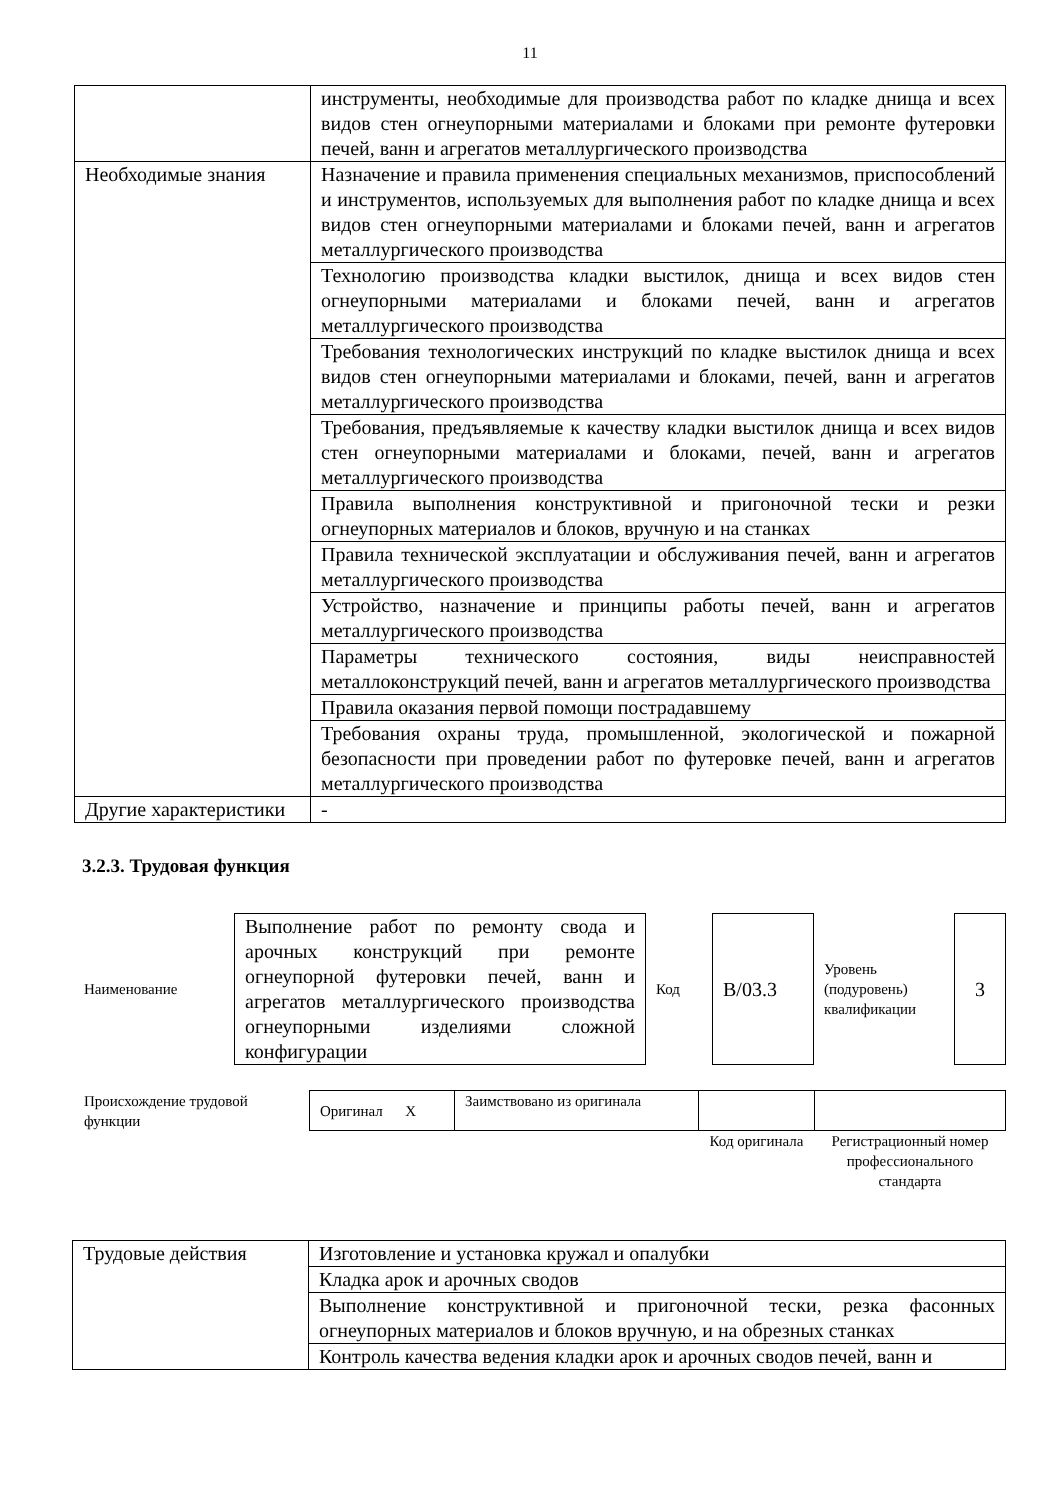11
| | инструменты, необходимые для производства работ по кладке днища и всех видов стен огнеупорными материалами и блоками при ремонте футеровки печей, ванн и агрегатов металлургического производства |
| Необходимые знания | Назначение и правила применения специальных механизмов, приспособлений и инструментов, используемых для выполнения работ по кладке днища и всех видов стен огнеупорными материалами и блоками печей, ванн и агрегатов металлургического производства |
| | Технологию производства кладки выстилок, днища и всех видов стен огнеупорными материалами и блоками печей, ванн и агрегатов металлургического производства |
| | Требования технологических инструкций по кладке выстилок днища и всех видов стен огнеупорными материалами и блоками, печей, ванн и агрегатов металлургического производства |
| | Требования, предъявляемые к качеству кладки выстилок днища и всех видов стен огнеупорными материалами и блоками, печей, ванн и агрегатов металлургического производства |
| | Правила выполнения конструктивной и пригоночной тески и резки огнеупорных материалов и блоков, вручную и на станках |
| | Правила технической эксплуатации и обслуживания печей, ванн и агрегатов металлургического производства |
| | Устройство, назначение и принципы работы печей, ванн и агрегатов металлургического производства |
| | Параметры технического состояния, виды неисправностей металлоконструкций печей, ванн и агрегатов металлургического производства |
| | Правила оказания первой помощи пострадавшему |
| | Требования охраны труда, промышленной, экологической и пожарной безопасности при проведении работ по футеровке печей, ванн и агрегатов металлургического производства |
| Другие характеристики | - |
3.2.3. Трудовая функция
| Наименование | Выполнение работ по ремонту свода и арочных конструкций при ремонте огнеупорной футеровки печей, ванн и агрегатов металлургического производства огнеупорными изделиями сложной конфигурации | Код | B/03.3 | Уровень (подуровень) квалификации | 3 |
| Происхождение трудовой функции | Оригинал X | Заимствовано из оригинала | | |
| | | | Код оригинала | Регистрационный номер профессионального стандарта |
| Трудовые действия | Изготовление и установка кружал и опалубки |
| | Кладка арок и арочных сводов |
| | Выполнение конструктивной и пригоночной тески, резка фасонных огнеупорных материалов и блоков вручную, и на обрезных станках |
| | Контроль качества ведения кладки арок и арочных сводов печей, ванн и |